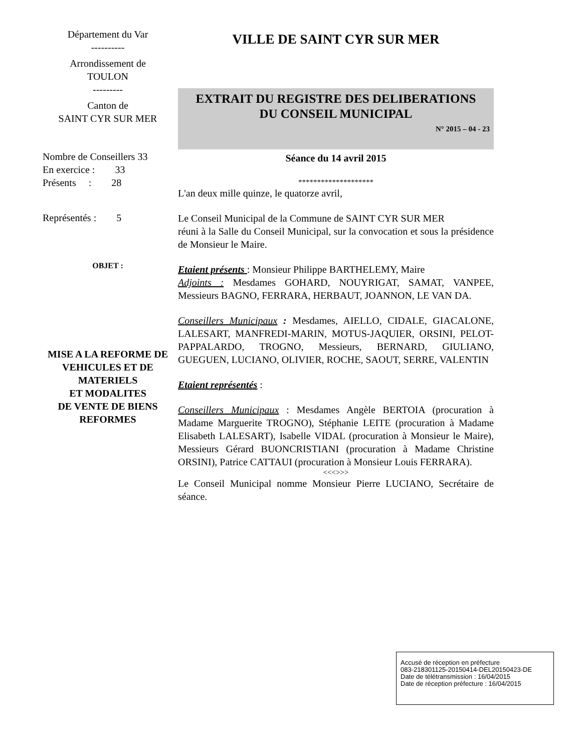Département du Var
----------
Arrondissement de
TOULON
---------
Canton de
SAINT CYR SUR MER
Nombre de Conseillers 33
En exercice : 33
Présents : 28
Représentés : 5
OBJET :
MISE A LA REFORME DE VEHICULES ET DE MATERIELS
ET MODALITES
DE VENTE DE BIENS REFORMES
VILLE DE SAINT CYR SUR MER
EXTRAIT DU REGISTRE DES DELIBERATIONS
DU CONSEIL MUNICIPAL
N° 2015 – 04 - 23
Séance du 14 avril 2015
********************
L'an deux mille quinze, le quatorze avril,
Le Conseil Municipal de la Commune de SAINT CYR SUR MER
réuni à la Salle du Conseil Municipal, sur la convocation et sous la présidence de Monsieur le Maire.
Etaient présents : Monsieur Philippe BARTHELEMY, Maire
Adjoints : Mesdames GOHARD, NOUYRIGAT, SAMAT, VANPEE, Messieurs BAGNO, FERRARA, HERBAUT, JOANNON, LE VAN DA.
Conseillers Municipaux : Mesdames, AIELLO, CIDALE, GIACALONE, LALESART, MANFREDI-MARIN, MOTUS-JAQUIER, ORSINI, PELOT-PAPPALARDO, TROGNO, Messieurs, BERNARD, GIULIANO, GUEGUEN, LUCIANO, OLIVIER, ROCHE, SAOUT, SERRE, VALENTIN
Etaient représentés :
Conseillers Municipaux : Mesdames Angèle BERTOIA (procuration à Madame Marguerite TROGNO), Stéphanie LEITE (procuration à Madame Elisabeth LALESART), Isabelle VIDAL (procuration à Monsieur le Maire), Messieurs Gérard BUONCRISTIANI (procuration à Madame Christine ORSINI), Patrice CATTAUI (procuration à Monsieur Louis FERRARA).
<<<>>>
Le Conseil Municipal nomme Monsieur Pierre LUCIANO, Secrétaire de séance.
Accusé de réception en préfecture
083-218301125-20150414-DEL20150423-DE
Date de télétransmission : 16/04/2015
Date de réception préfecture : 16/04/2015